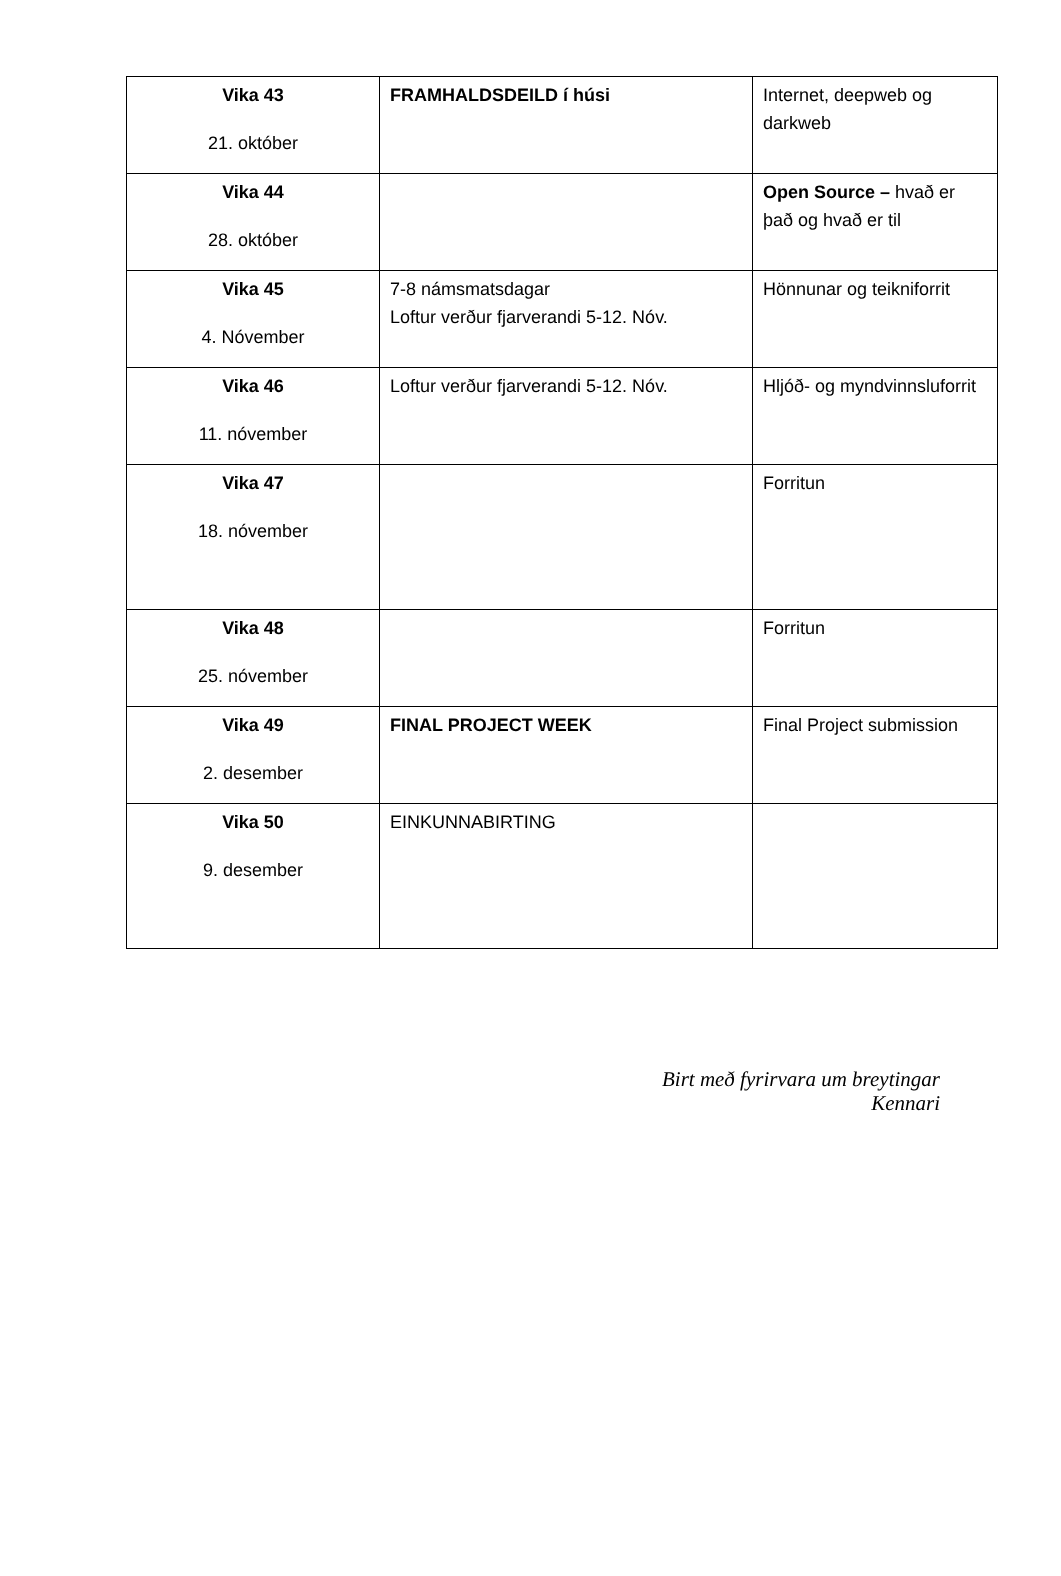| Vika 43 21. október | FRAMHALDSDEILD í húsi | Internet, deepweb og darkweb |
| Vika 44 28. október | | Open Source – hvað er það og hvað er til |
| Vika 45 4. Nóvember | 7-8 námsmatsdagar Loftur verður fjarverandi 5-12. Nóv. | Hönnunar og teikniforrit |
| Vika 46 11. nóvember | Loftur verður fjarverandi 5-12. Nóv. | Hljóð- og myndvinnsluforrit |
| Vika 47 18. nóvember | | Forritun |
| Vika 48 25. nóvember | | Forritun |
| Vika 49 2. desember | FINAL PROJECT WEEK | Final Project submission |
| Vika 50 9. desember | EINKUNNABIRTING | |
Birt með fyrirvara um breytingar
Kennari